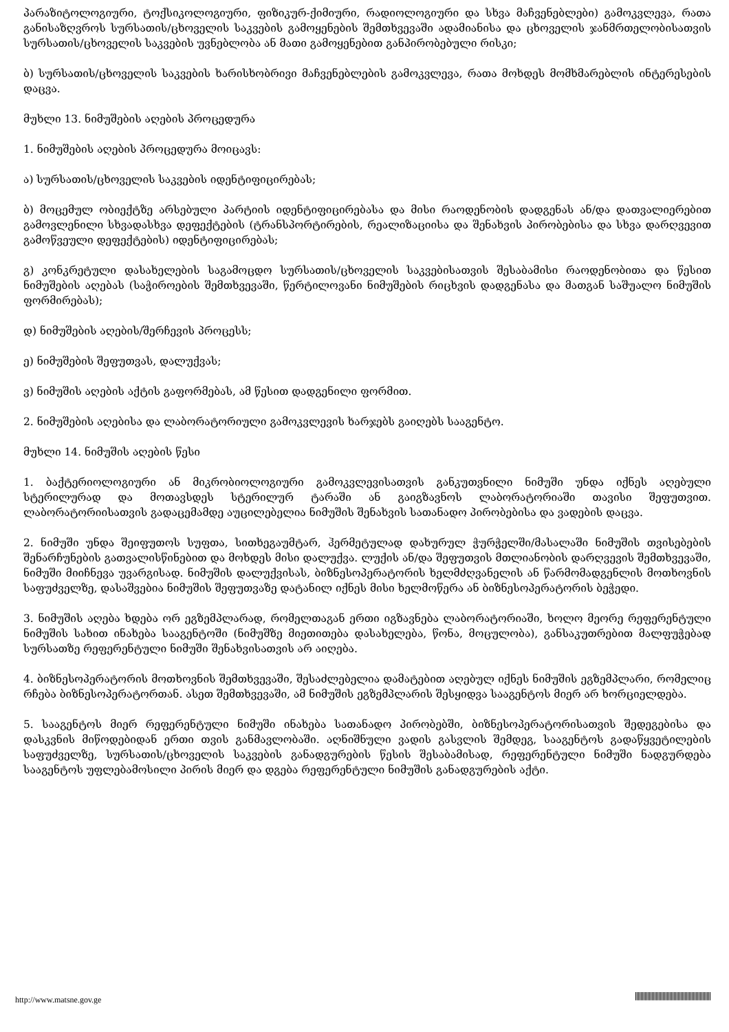პარაზიტოლოგიური, ტოქსიკოლოგიური, ფიზიკურ-ქიმიური, რადიოლოგიური და სხვა მაჩვენებლები) გამოკვლევა, რათა განისაზღვროს სურსათის/ცხოველის საკვების გამოყენების შემთხვევაში ადამიანისა და ცხოველის ჯანმრთელობისათვის სურსათის/ცხოველის საკვების უვნებლობა ან მათი გამოყენებით განპირობებული რისკი;
ბ) სურსათის/ცხოველის საკვების ხარისხობრივი მაჩვენებლების გამოკვლევა, რათა მოხდეს მომხმარებლის ინტერესების დაცვა.
მუხლი 13. ნიმუშების აღების პროცედურა
1. ნიმუშების აღების პროცედურა მოიცავს:
ა) სურსათის/ცხოველის საკვების იდენტიფიცირებას;
ბ) მოცემულ ობიექტზე არსებული პარტიის იდენტიფიცირებასა და მისი რაოდენობის დადგენას ან/და დათვალიერებით გამოვლენილი სხვადასხვა დეფექტების (ტრანსპორტირების, რეალიზაციისა და შენახვის პირობებისა და სხვა დარღვევით გამოწვეული დეფექტების) იდენტიფიცირებას;
გ) კონკრეტული დასახელების საგამოცდო სურსათის/ცხოველის საკვებისათვის შესაბამისი რაოდენობითა და წესით ნიმუშების აღებას (საჭიროების შემთხვევაში, წერტილოვანი ნიმუშების რიცხვის დადგენასა და მათგან საშუალო ნიმუშის ფორმირებას);
დ) ნიმუშების აღების/შერჩევის პროცესს;
ე) ნიმუშების შეფუთვას, დალუქვას;
ვ) ნიმუშის აღების აქტის გაფორმებას, ამ წესით დადგენილი ფორმით.
2. ნიმუშების აღებისა და ლაბორატორიული გამოკვლევის ხარჯებს გაიღებს სააგენტო.
მუხლი 14. ნიმუშის აღების წესი
1. ბაქტერიოლოგიური ან მიკრობიოლოგიური გამოკვლევისათვის განკუთვნილი ნიმუში უნდა იქნეს აღებული სტერილურად და მოთავსდეს სტერილურ ტარაში ან გაიგზავნოს ლაბორატორიაში თავისი შეფუთვით. ლაბორატორიისათვის გადაცემამდე აუცილებელია ნიმუშის შენახვის სათანადო პირობებისა და ვადების დაცვა.
2. ნიმუში უნდა შეიფუთოს სუფთა, სითხეგაუმტარ, ჰერმეტულად დახურულ ჭურჭელში/მასალაში ნიმუშის თვისებების შენარჩუნების გათვალისწინებით და მოხდეს მისი დალუქვა. ლუქის ან/და შეფუთვის მთლიანობის დარღვევის შემთხვევაში, ნიმუში მიიჩნევა უვარგისად. ნიმუშის დალუქვისას, ბიზნესოპერატორის ხელმძღვანელის ან წარმომადგენლის მოთხოვნის საფუძველზე, დასაშვებია ნიმუშის შეფუთვაზე დატანილ იქნეს მისი ხელმოწერა ან ბიზნესოპერატორის ბეჭედი.
3. ნიმუშის აღება ხდება ორ ეგზემპლარად, რომელთაგან ერთი იგზავნება ლაბორატორიაში, ხოლო მეორე რეფერენტული ნიმუშის სახით ინახება სააგენტოში (ნიმუშზე მიეთითება დასახელება, წონა, მოცულობა), განსაკუთრებით მალფუჭებად სურსათზე რეფერენტული ნიმუში შენახვისათვის არ აიღება.
4. ბიზნესოპერატორის მოთხოვნის შემთხვევაში, შესაძლებელია დამატებით აღებულ იქნეს ნიმუშის ეგზემპლარი, რომელიც რჩება ბიზნესოპერატორთან. ასეთ შემთხვევაში, ამ ნიმუშის ეგზემპლარის შესყიდვა სააგენტოს მიერ არ ხორციელდება.
5. სააგენტოს მიერ რეფერენტული ნიმუში ინახება სათანადო პირობებში, ბიზნესოპერატორისათვის შედეგებისა და დასკვნის მიწოდებიდან ერთი თვის განმავლობაში. აღნიშნული ვადის გასვლის შემდეგ, სააგენტოს გადაწყვეტილების საფუძველზე, სურსათის/ცხოველის საკვების განადგურების წესის შესაბამისად, რეფერენტული ნიმუში ნადგურდება სააგენტოს უფლებამოსილი პირის მიერ და დგება რეფერენტული ნიმუშის განადგურების აქტი.
http://www.matsne.gov.ge